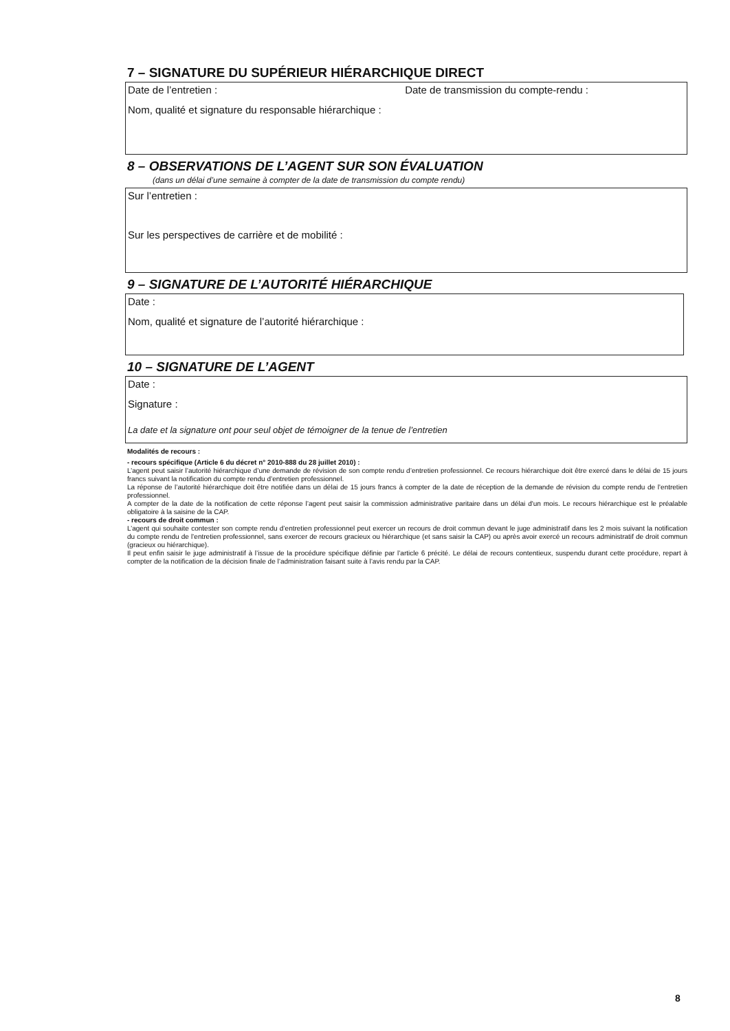7 – SIGNATURE DU SUPÉRIEUR HIÉRARCHIQUE DIRECT
Date de l’entretien : Date de transmission du compte-rendu :
Nom, qualité et signature du responsable hiérarchique :
8 – OBSERVATIONS DE L’AGENT SUR SON ÉVALUATION
(dans un délai d’une semaine à compter de la date de transmission du compte rendu)
Sur l’entretien :
Sur les perspectives de carrière et de mobilité :
9 – SIGNATURE DE L’AUTORITÉ HIÉRARCHIQUE
Date :
Nom, qualité et signature de l’autorité hiérarchique :
10 – SIGNATURE DE L’AGENT
Date :
Signature :
La date et la signature ont pour seul objet de témoigner de la tenue de l’entretien
Modalités de recours :
- recours spécifique (Article 6 du décret n° 2010-888 du 28 juillet 2010) :
L’agent peut saisir l’autorité hiérarchique d’une demande de révision de son compte rendu d’entretien professionnel. Ce recours hiérarchique doit être exercé dans le délai de 15 jours francs suivant la notification du compte rendu d’entretien professionnel.
La réponse de l’autorité hiérarchique doit être notifiée dans un délai de 15 jours francs à compter de la date de réception de la demande de révision du compte rendu de l’entretien professionnel.
A compter de la date de la notification de cette réponse l’agent peut saisir la commission administrative paritaire dans un délai d'un mois. Le recours hiérarchique est le préalable obligatoire à la saisine de la CAP.
- recours de droit commun :
L’agent qui souhaite contester son compte rendu d’entretien professionnel peut exercer un recours de droit commun devant le juge administratif dans les 2 mois suivant la notification du compte rendu de l’entretien professionnel, sans exercer de recours gracieux ou hiérarchique (et sans saisir la CAP) ou après avoir exercé un recours administratif de droit commun (gracieux ou hiérarchique).
Il peut enfin saisir le juge administratif à l’issue de la procédure spécifique définie par l’article 6 précité. Le délai de recours contentieux, suspendu durant cette procédure, repart à compter de la notification de la décision finale de l’administration faisant suite à l’avis rendu par la CAP.
8